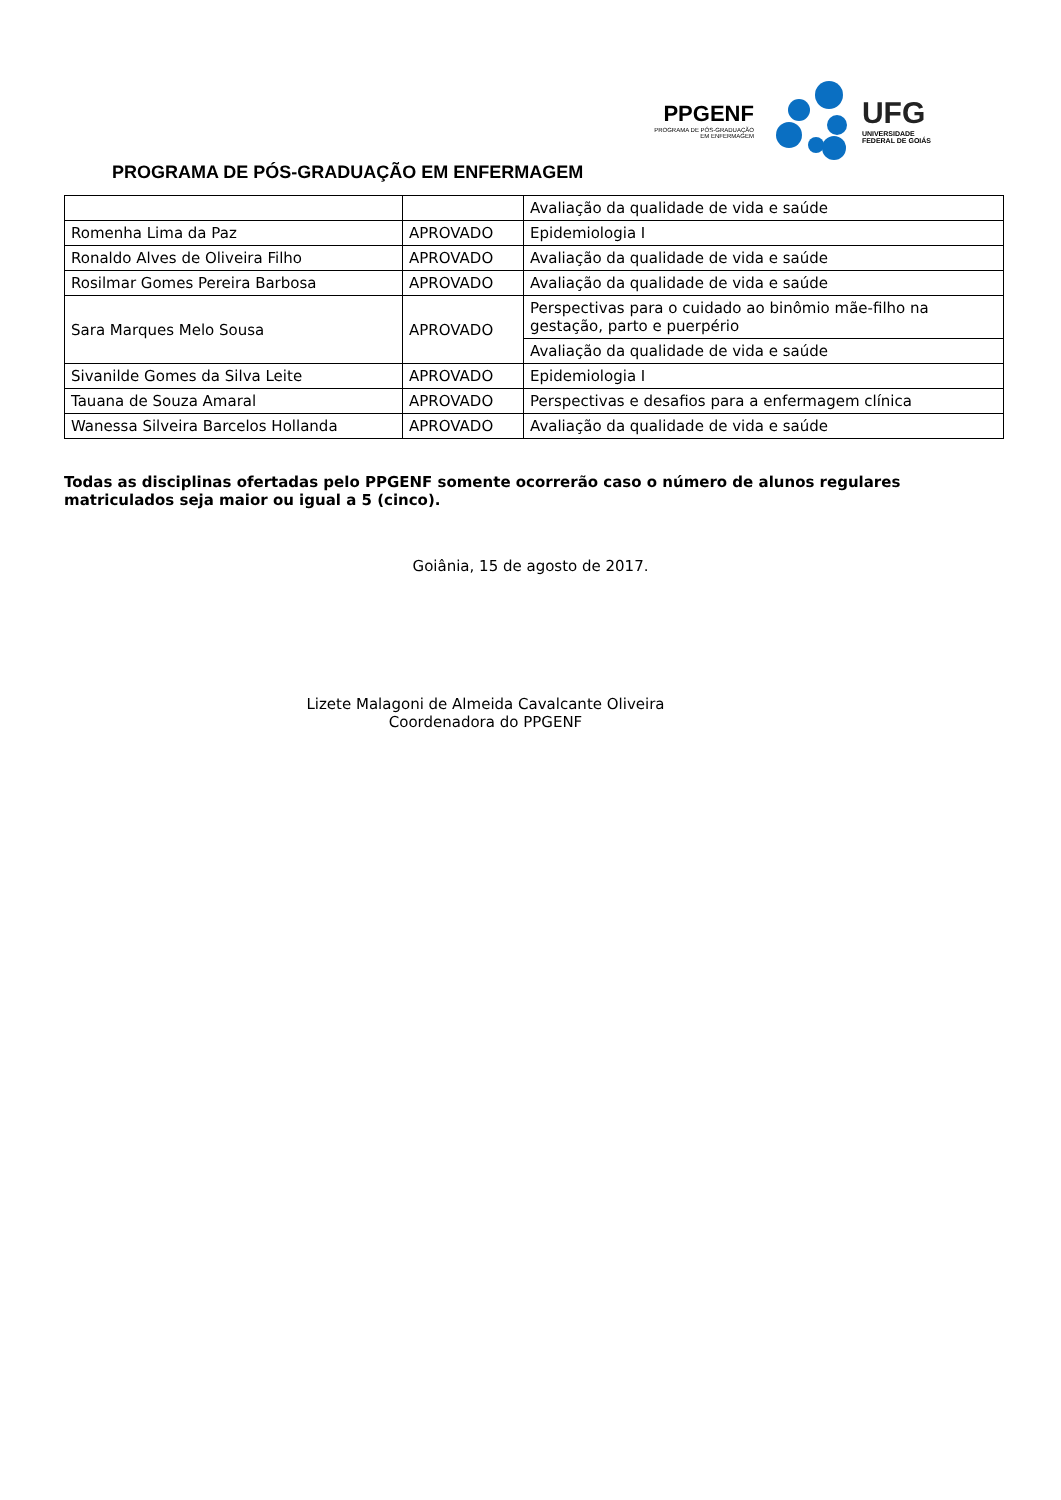PPGENF
PROGRAMA DE PÓS-GRADUAÇÃO
EM ENFERMAGEM
UFG
UNIVERSIDADE
FEDERAL DE GOIÁS
PROGRAMA DE PÓS-GRADUAÇÃO EM ENFERMAGEM
| | | Avaliação da qualidade de vida e saúde |
| Romenha Lima da Paz | APROVADO | Epidemiologia I |
| Ronaldo Alves de Oliveira Filho | APROVADO | Avaliação da qualidade de vida e saúde |
| Rosilmar Gomes Pereira Barbosa | APROVADO | Avaliação da qualidade de vida e saúde |
| Sara Marques Melo Sousa | APROVADO | Perspectivas para o cuidado ao binômio mãe-filho na gestação, parto e puerpério |
| | | Avaliação da qualidade de vida e saúde |
| Sivanilde Gomes da Silva Leite | APROVADO | Epidemiologia I |
| Tauana de Souza Amaral | APROVADO | Perspectivas e desafios para a enfermagem clínica |
| Wanessa Silveira Barcelos Hollanda | APROVADO | Avaliação da qualidade de vida e saúde |
Todas as disciplinas ofertadas pelo PPGENF somente ocorrerão caso o número de alunos regulares matriculados seja maior ou igual a 5 (cinco).
Goiânia, 15 de agosto de 2017.
Lizete Malagoni de Almeida Cavalcante Oliveira
Coordenadora do PPGENF